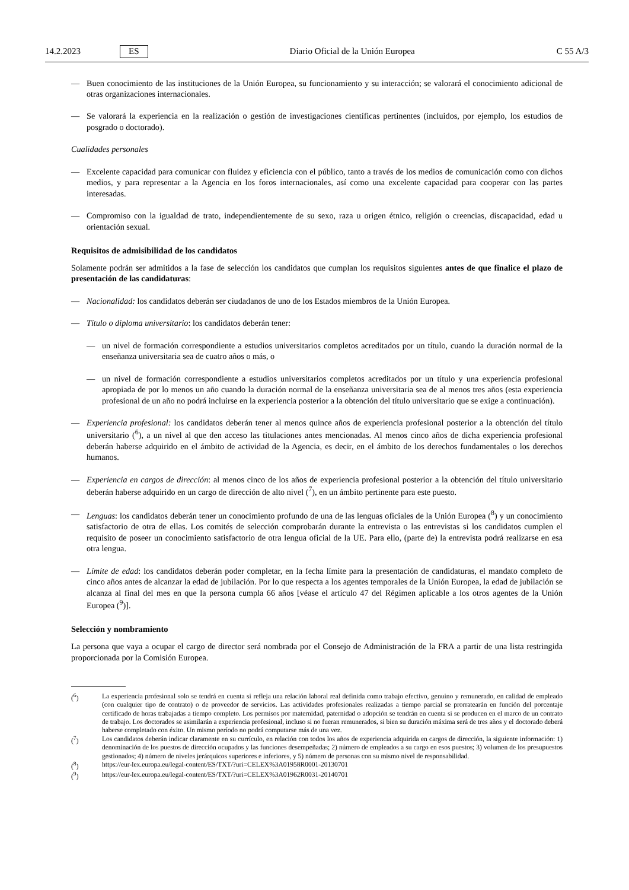14.2.2023 ES Diario Oficial de la Unión Europea C 55 A/3
— Buen conocimiento de las instituciones de la Unión Europea, su funcionamiento y su interacción; se valorará el conocimiento adicional de otras organizaciones internacionales.
— Se valorará la experiencia en la realización o gestión de investigaciones científicas pertinentes (incluidos, por ejemplo, los estudios de posgrado o doctorado).
Cualidades personales
— Excelente capacidad para comunicar con fluidez y eficiencia con el público, tanto a través de los medios de comunicación como con dichos medios, y para representar a la Agencia en los foros internacionales, así como una excelente capacidad para cooperar con las partes interesadas.
— Compromiso con la igualdad de trato, independientemente de su sexo, raza u origen étnico, religión o creencias, discapacidad, edad u orientación sexual.
Requisitos de admisibilidad de los candidatos
Solamente podrán ser admitidos a la fase de selección los candidatos que cumplan los requisitos siguientes antes de que finalice el plazo de presentación de las candidaturas:
— Nacionalidad: los candidatos deberán ser ciudadanos de uno de los Estados miembros de la Unión Europea.
— Título o diploma universitario: los candidatos deberán tener:
— un nivel de formación correspondiente a estudios universitarios completos acreditados por un título, cuando la duración normal de la enseñanza universitaria sea de cuatro años o más, o
— un nivel de formación correspondiente a estudios universitarios completos acreditados por un título y una experiencia profesional apropiada de por lo menos un año cuando la duración normal de la enseñanza universitaria sea de al menos tres años (esta experiencia profesional de un año no podrá incluirse en la experiencia posterior a la obtención del título universitario que se exige a continuación).
— Experiencia profesional: los candidatos deberán tener al menos quince años de experiencia profesional posterior a la obtención del título universitario (<sup>6</sup>), a un nivel al que den acceso las titulaciones antes mencionadas. Al menos cinco años de dicha experiencia profesional deberán haberse adquirido en el ámbito de actividad de la Agencia, es decir, en el ámbito de los derechos fundamentales o los derechos humanos.
— Experiencia en cargos de dirección: al menos cinco de los años de experiencia profesional posterior a la obtención del título universitario deberán haberse adquirido en un cargo de dirección de alto nivel (<sup>7</sup>), en un ámbito pertinente para este puesto.
— Lenguas: los candidatos deberán tener un conocimiento profundo de una de las lenguas oficiales de la Unión Europea (<sup>8</sup>) y un conocimiento satisfactorio de otra de ellas. Los comités de selección comprobarán durante la entrevista o las entrevistas si los candidatos cumplen el requisito de poseer un conocimiento satisfactorio de otra lengua oficial de la UE. Para ello, (parte de) la entrevista podrá realizarse en esa otra lengua.
— Límite de edad: los candidatos deberán poder completar, en la fecha límite para la presentación de candidaturas, el mandato completo de cinco años antes de alcanzar la edad de jubilación. Por lo que respecta a los agentes temporales de la Unión Europea, la edad de jubilación se alcanza al final del mes en que la persona cumpla 66 años [véase el artículo 47 del Régimen aplicable a los otros agentes de la Unión Europea (<sup>9</sup>)].
Selección y nombramiento
La persona que vaya a ocupar el cargo de director será nombrada por el Consejo de Administración de la FRA a partir de una lista restringida proporcionada por la Comisión Europea.
(<sup>6</sup>) La experiencia profesional solo se tendrá en cuenta si refleja una relación laboral real definida como trabajo efectivo, genuino y remunerado, en calidad de empleado (con cualquier tipo de contrato) o de proveedor de servicios. Las actividades profesionales realizadas a tiempo parcial se prorratearán en función del porcentaje certificado de horas trabajadas a tiempo completo. Los permisos por maternidad, paternidad o adopción se tendrán en cuenta si se producen en el marco de un contrato de trabajo. Los doctorados se asimilarán a experiencia profesional, incluso si no fueran remunerados, si bien su duración máxima será de tres años y el doctorado deberá haberse completado con éxito. Un mismo período no podrá computarse más de una vez.
(<sup>7</sup>) Los candidatos deberán indicar claramente en su currículo, en relación con todos los años de experiencia adquirida en cargos de dirección, la siguiente información: 1) denominación de los puestos de dirección ocupados y las funciones desempeñadas; 2) número de empleados a su cargo en esos puestos; 3) volumen de los presupuestos gestionados; 4) número de niveles jerárquicos superiores e inferiores, y 5) número de personas con su mismo nivel de responsabilidad.
(<sup>8</sup>) https://eur-lex.europa.eu/legal-content/ES/TXT/?uri=CELEX%3A01958R0001-20130701
(<sup>9</sup>) https://eur-lex.europa.eu/legal-content/ES/TXT/?uri=CELEX%3A01962R0031-20140701